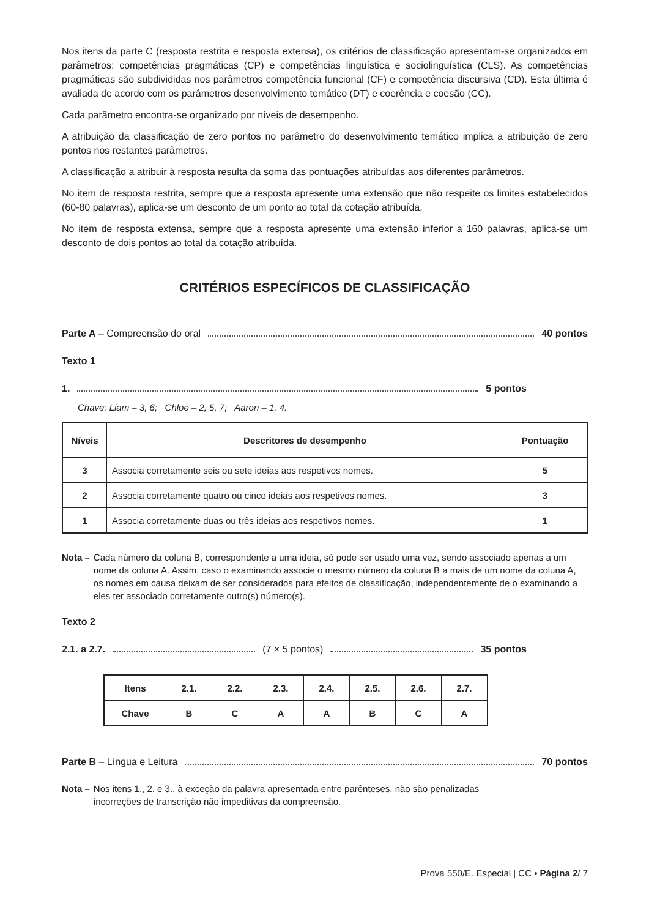Nos itens da parte C (resposta restrita e resposta extensa), os critérios de classificação apresentam-se organizados em parâmetros: competências pragmáticas (CP) e competências linguística e sociolinguística (CLS). As competências pragmáticas são subdivididas nos parâmetros competência funcional (CF) e competência discursiva (CD). Esta última é avaliada de acordo com os parâmetros desenvolvimento temático (DT) e coerência e coesão (CC).
Cada parâmetro encontra-se organizado por níveis de desempenho.
A atribuição da classificação de zero pontos no parâmetro do desenvolvimento temático implica a atribuição de zero pontos nos restantes parâmetros.
A classificação a atribuir à resposta resulta da soma das pontuações atribuídas aos diferentes parâmetros.
No item de resposta restrita, sempre que a resposta apresente uma extensão que não respeite os limites estabelecidos (60-80 palavras), aplica-se um desconto de um ponto ao total da cotação atribuída.
No item de resposta extensa, sempre que a resposta apresente uma extensão inferior a 160 palavras, aplica-se um desconto de dois pontos ao total da cotação atribuída.
CRITÉRIOS ESPECÍFICOS DE CLASSIFICAÇÃO
Parte A – Compreensão do oral 40 pontos
Texto 1
1. 5 pontos
Chave: Liam – 3, 6; Chloe – 2, 5, 7; Aaron – 1, 4.
| Níveis | Descritores de desempenho | Pontuação |
| --- | --- | --- |
| 3 | Associa corretamente seis ou sete ideias aos respetivos nomes. | 5 |
| 2 | Associa corretamente quatro ou cinco ideias aos respetivos nomes. | 3 |
| 1 | Associa corretamente duas ou três ideias aos respetivos nomes. | 1 |
Nota – Cada número da coluna B, correspondente a uma ideia, só pode ser usado uma vez, sendo associado apenas a um nome da coluna A. Assim, caso o examinando associe o mesmo número da coluna B a mais de um nome da coluna A, os nomes em causa deixam de ser considerados para efeitos de classificação, independentemente de o examinando a eles ter associado corretamente outro(s) número(s).
Texto 2
2.1. a 2.7. (7 × 5 pontos) 35 pontos
| Itens | 2.1. | 2.2. | 2.3. | 2.4. | 2.5. | 2.6. | 2.7. |
| Chave | B | C | A | A | B | C | A |
Parte B – Língua e Leitura 70 pontos
Nota – Nos itens 1., 2. e 3., à exceção da palavra apresentada entre parênteses, não são penalizadas incorreções de transcrição não impeditivas da compreensão.
Prova 550/E. Especial | CC • Página 2/ 7